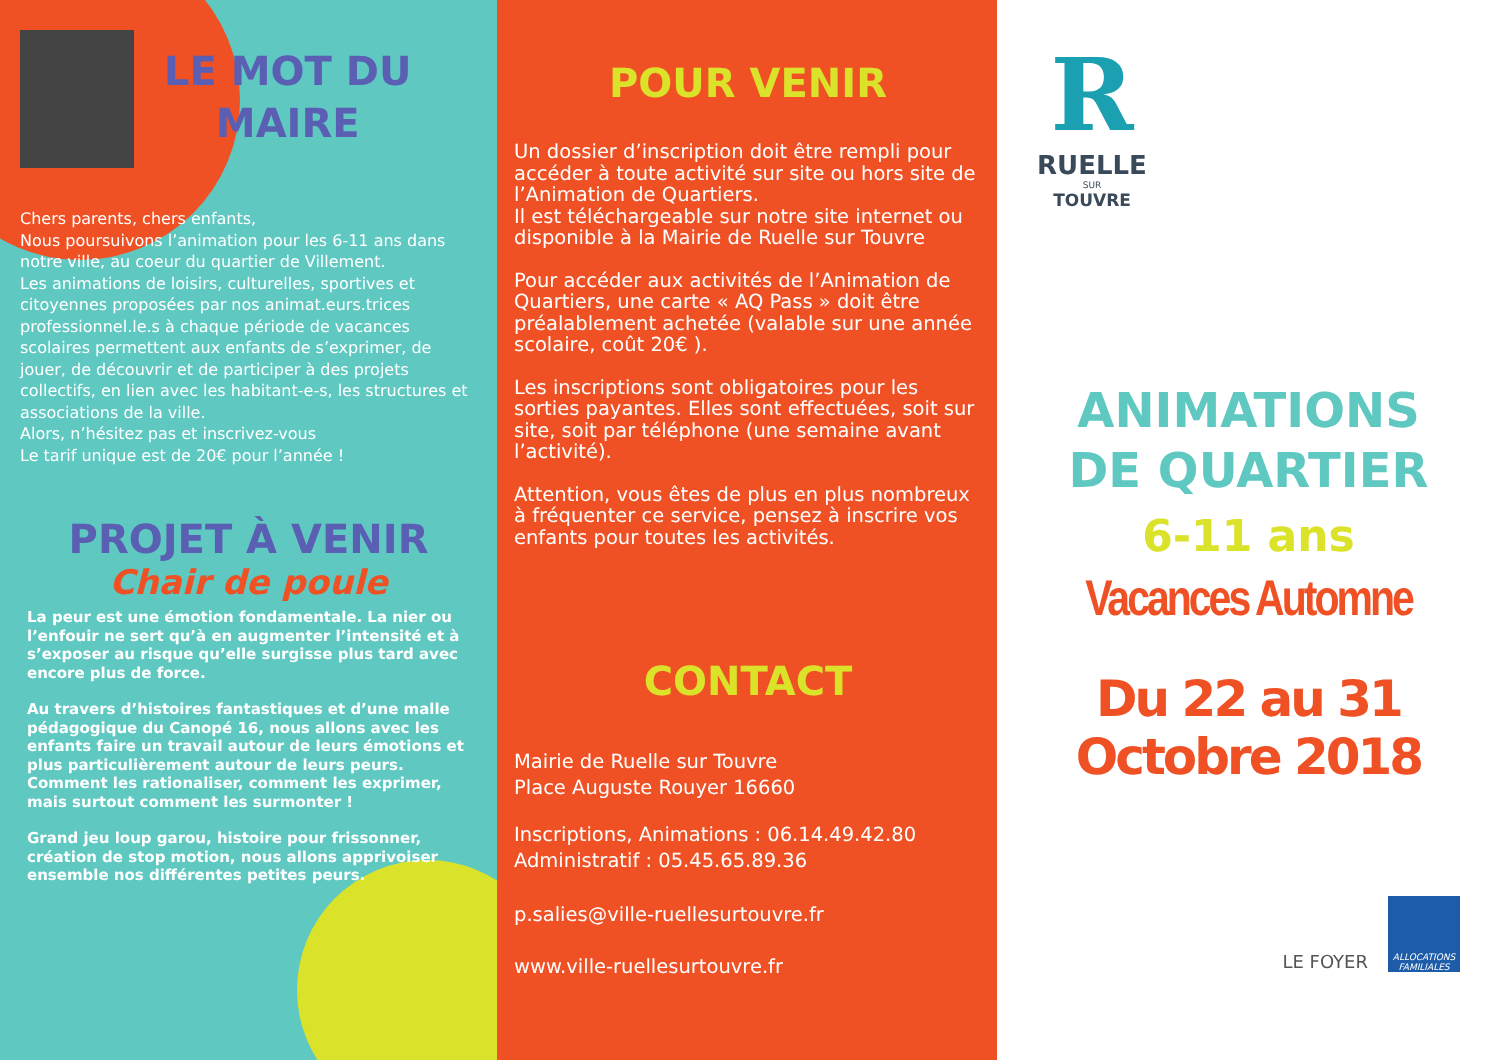LE MOT DU
MAIRE
Chers parents, chers enfants,
Nous poursuivons l’animation pour les 6-11 ans dans notre ville, au coeur du quartier de Villement.
Les animations de loisirs, culturelles, sportives et citoyennes proposées par nos animat.eurs.trices professionnel.le.s à chaque période de vacances scolaires permettent aux enfants de s’exprimer, de jouer, de découvrir et de participer à des projets collectifs, en lien avec les habitant-e-s, les structures et associations de la ville.
Alors, n’hésitez pas et inscrivez-vous
Le tarif unique est de 20€ pour l’année !
PROJET À VENIR
Chair de poule
La peur est une émotion fondamentale. La nier ou l’enfouir ne sert qu’à en augmenter l’intensité et à s’exposer au risque qu’elle surgisse plus tard avec encore plus de force.
Au travers d’histoires fantastiques et d’une malle pédagogique du Canopé 16, nous allons avec les enfants faire un travail autour de leurs émotions et plus particulièrement autour de leurs peurs.
Comment les rationaliser, comment les exprimer, mais surtout comment les surmonter !
Grand jeu loup garou, histoire pour frissonner, création de stop motion, nous allons apprivoiser ensemble nos différentes petites peurs.
POUR VENIR
Un dossier d’inscription doit être rempli pour accéder à toute activité sur site ou hors site de l’Animation de Quartiers.
Il est téléchargeable sur notre site internet ou disponible à la Mairie de Ruelle sur Touvre
Pour accéder aux activités de l’Animation de Quartiers, une carte « AQ Pass » doit être préalablement achetée (valable sur une année scolaire, coût 20€ ).
Les inscriptions sont obligatoires pour les sorties payantes. Elles sont effectuées, soit sur site, soit par téléphone (une semaine avant l’activité).
Attention, vous êtes de plus en plus nombreux à fréquenter ce service, pensez à inscrire vos enfants pour toutes les activités.
CONTACT
Mairie de Ruelle sur Touvre
Place Auguste Rouyer 16660
Inscriptions, Animations : 06.14.49.42.80
Administratif : 05.45.65.89.36
p.salies@ville-ruellesurtouvre.fr
www.ville-ruellesurtouvre.fr
R
RUELLE
SUR
TOUVRE
ANIMATIONS
DE QUARTIER
6-11 ans
Vacances Automne
Du 22 au 31 Octobre 2018
LE FOYER
ALLOCATIONS FAMILIALES